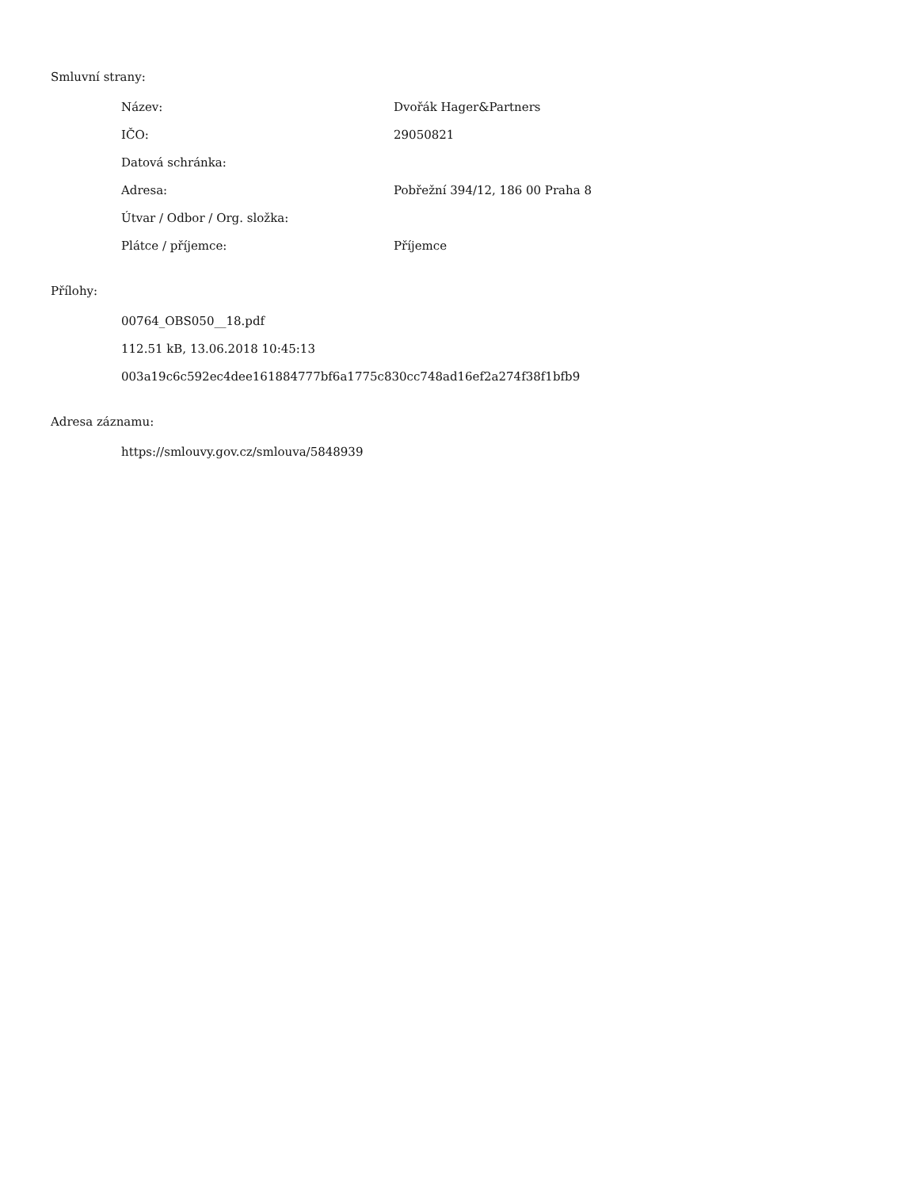Smluvní strany:
| Název: | Dvořák Hager&Partners |
| IČO: | 29050821 |
| Datová schránka: | |
| Adresa: | Pobřežní 394/12, 186 00 Praha 8 |
| Útvar / Odbor / Org. složka: | |
| Plátce / příjemce: | Příjemce |
Přílohy:
00764_OBS050__18.pdf
112.51 kB, 13.06.2018 10:45:13
003a19c6c592ec4dee161884777bf6a1775c830cc748ad16ef2a274f38f1bfb9
Adresa záznamu:
https://smlouvy.gov.cz/smlouva/5848939